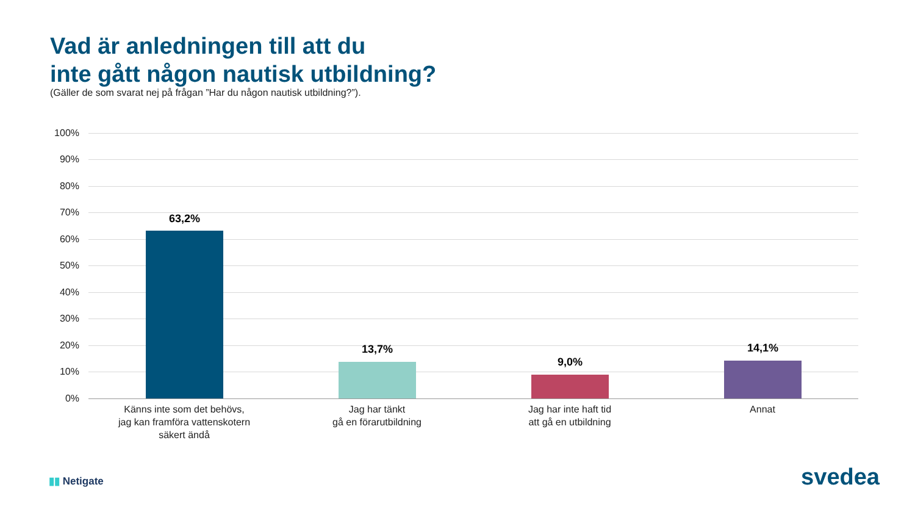Vad är anledningen till att du
inte gått någon nautisk utbildning?
(Gäller de som svarat nej på frågan ”Har du någon nautisk utbildning?”).
100%
90%
80%
70%
60%
50%
40%
30%
20%
10%
0%
63,2%
13,7%
9,0%
14,1%
Känns inte som det behövs,
jag kan framföra vattenskotern
säkert ändå
Jag har tänkt
gå en förarutbildning
Jag har inte haft tid
att gå en utbildning
Annat
▮▮ Netigate svedea